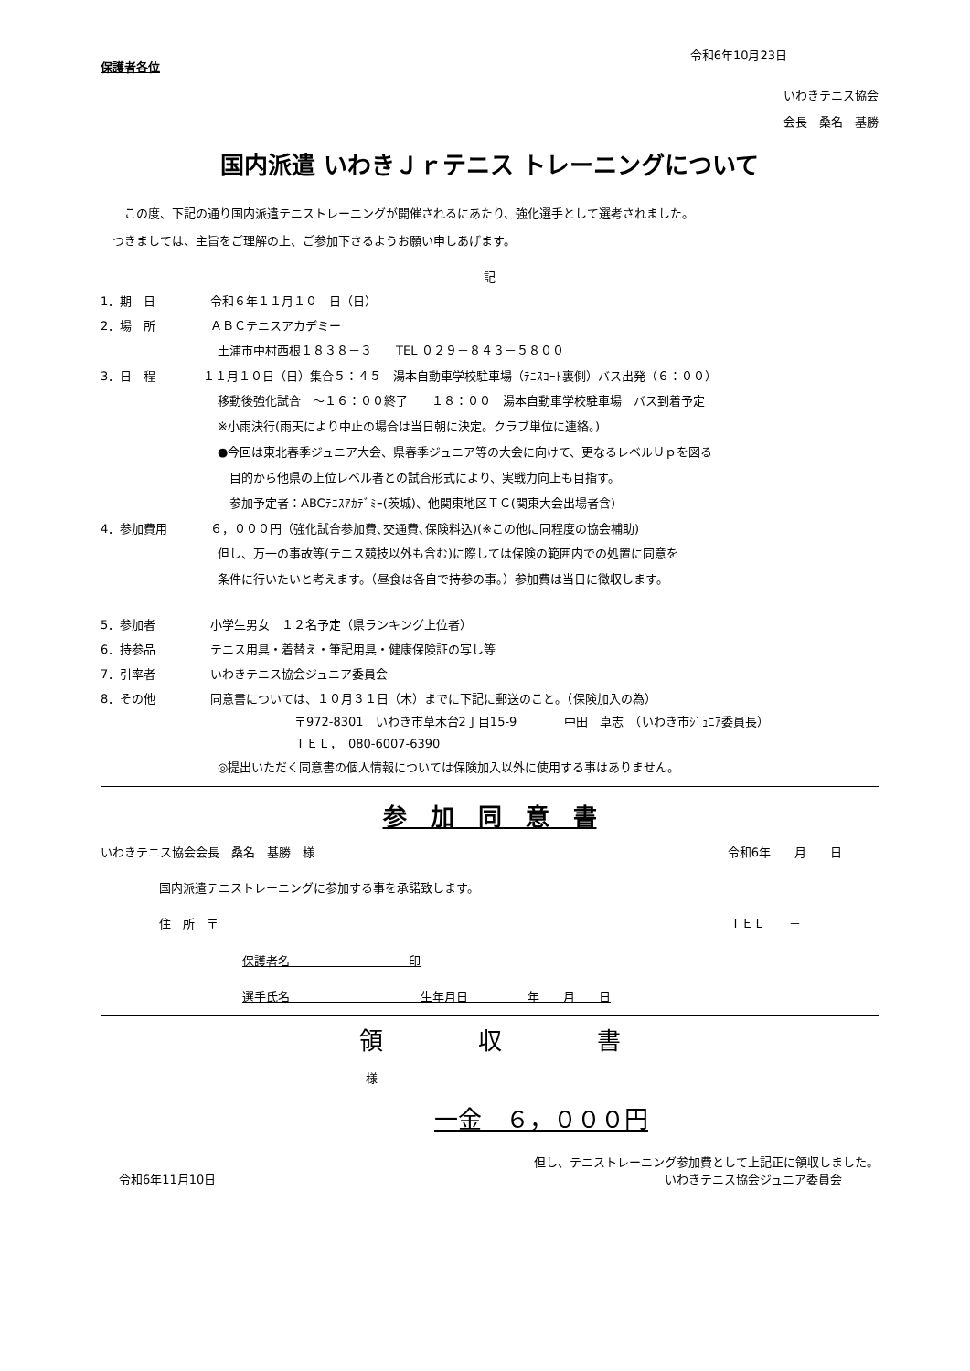令和6年10月23日
保護者各位
いわきテニス協会
会長　桑名　基勝
国内派遣 いわきＪｒテニス トレーニングについて
　　この度、下記の通り国内派遣テニストレーニングが開催されるにあたり、強化選手として選考されました。
　つきましては、主旨をご理解の上、ご参加下さるようお願い申しあげます。
記
1．期　日 令和６年１１月１０　日（日）
2．場　所 ＡＢＣテニスアカデミー
土浦市中村西根１８３８－３　　TEL ０２９－８４３－５８００
3．日　程 １１月１０日（日）集合５：４５　湯本自動車学校駐車場（ﾃﾆｽｺｰﾄ裏側）バス出発（６：００）
移動後強化試合　～１６：００終了　　１８：００　湯本自動車学校駐車場　バス到着予定
※小雨決行(雨天により中止の場合は当日朝に決定。クラブ単位に連絡。)
●今回は東北春季ジュニア大会、県春季ジュニア等の大会に向けて、更なるレベルＵｐを図る
　目的から他県の上位レベル者との試合形式により、実戦力向上も目指す。
　参加予定者：ABCﾃﾆｽｱｶﾃﾞﾐｰ(茨城)、他関東地区ＴＣ(関東大会出場者含)
4．参加費用 ６，０００円（強化試合参加費､交通費､保険料込)(※この他に同程度の協会補助)
但し、万一の事故等(テニス競技以外も含む)に際しては保険の範囲内での処置に同意を
条件に行いたいと考えます。（昼食は各自で持参の事。）参加費は当日に徴収します。
5．参加者 小学生男女　１２名予定（県ランキング上位者）
6．持参品 テニス用具・着替え・筆記用具・健康保険証の写し等
7．引率者 いわきテニス協会ジュニア委員会
8．その他 同意書については、１０月３１日（木）までに下記に郵送のこと。（保険加入の為）
〒972-8301　いわき市草木台2丁目15-9　　　　中田　卓志　（いわき市ｼﾞｭﾆｱ委員長）
ＴＥＬ，　080-6007-6390
◎提出いただく同意書の個人情報については保険加入以外に使用する事はありません。
参　加　同　意　書
いわきテニス協会会長　桑名　基勝　様 令和6年　　月　　日
国内派遣テニストレーニングに参加する事を承諾致します。
住　所　〒 ＴＥＬ　　－
保護者名　　　　　　　　　　印
選手氏名　　　　　　　　　　　生年月日　　　　　年　　月　　日
領　　　　収　　　　書
様
一金　６，０００円
但し、テニストレーニング参加費として上記正に領収しました。
令和6年11月10日 いわきテニス協会ジュニア委員会